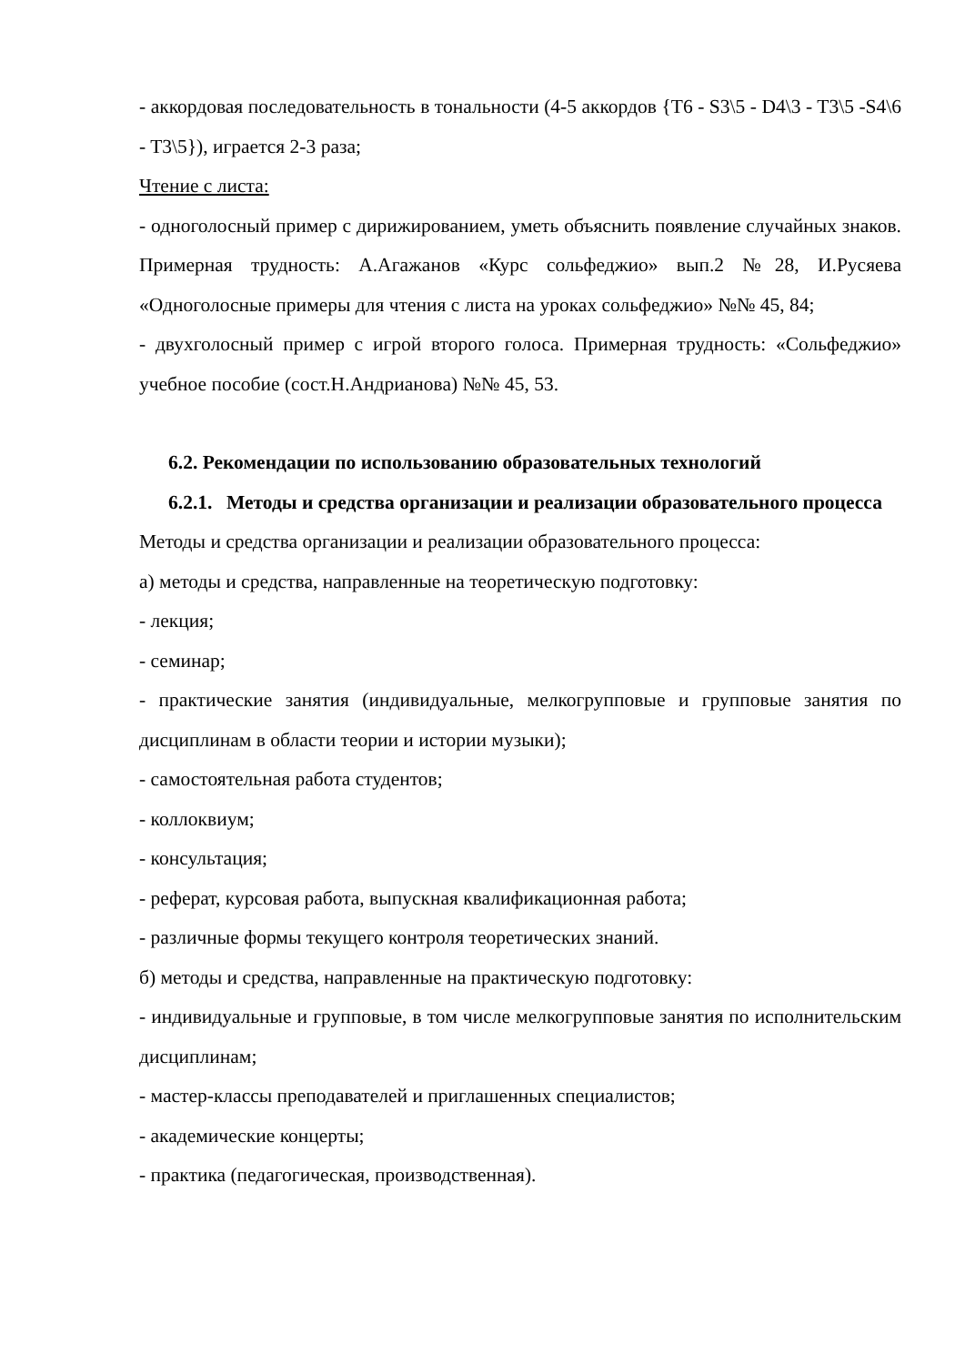- аккордовая последовательность в тональности (4-5 аккордов {T6 - S3\5 - D4\3 - T3\5 -S4\6 - T3\5}), играется 2-3 раза;
Чтение с листа:
- одноголосный пример с дирижированием, уметь объяснить появление случайных знаков. Примерная трудность: А.Агажанов «Курс сольфеджио» вып.2 №28, И.Русяева «Одноголосные примеры для чтения с листа на уроках сольфеджио» №№ 45, 84;
- двухголосный пример с игрой второго голоса. Примерная трудность: «Сольфеджио» учебное пособие (сост.Н.Андрианова) №№ 45, 53.
6.2. Рекомендации по использованию образовательных технологий
6.2.1. Методы и средства организации и реализации образовательного процесса
Методы и средства организации и реализации образовательного процесса:
а) методы и средства, направленные на теоретическую подготовку:
- лекция;
- семинар;
- практические занятия (индивидуальные, мелкогрупповые и групповые занятия по дисциплинам в области теории и истории музыки);
- самостоятельная работа студентов;
- коллоквиум;
- консультация;
- реферат, курсовая работа, выпускная квалификационная работа;
- различные формы текущего контроля теоретических знаний.
б) методы и средства, направленные на практическую подготовку:
- индивидуальные и групповые, в том числе мелкогрупповые занятия по исполнительским дисциплинам;
- мастер-классы преподавателей и приглашенных специалистов;
- академические концерты;
- практика (педагогическая, производственная).